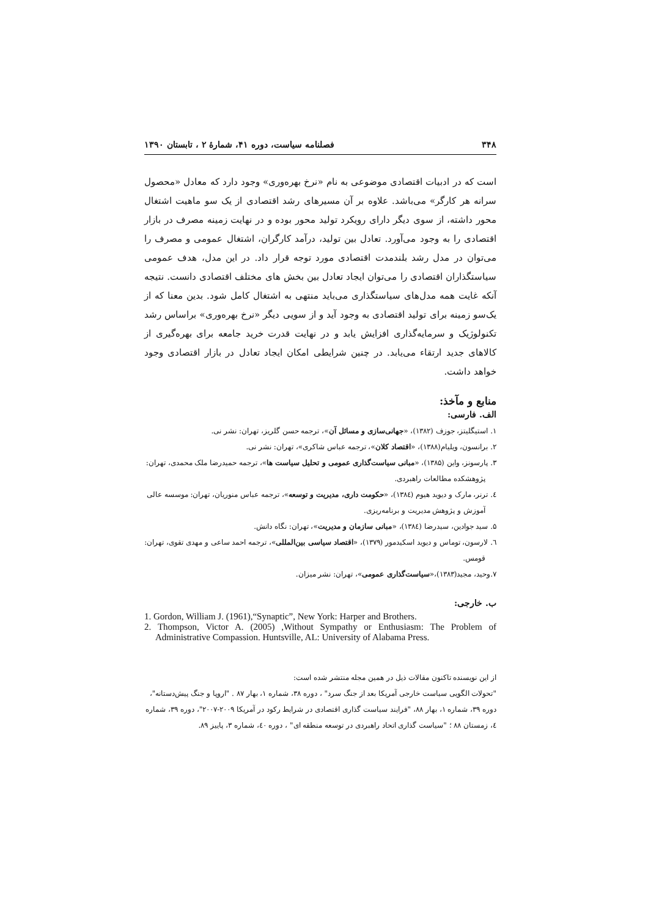۳۴۸ فصلنامه سیاست، دوره ۴۱، شمارهٔ ۲ ، تابستان ۱۳۹۰
است که در ادبیات اقتصادی موضوعی به نام «نرخ بهره‌وری» وجود دارد که معادل «محصول سرانه هر کارگر» می‌باشد. علاوه بر آن مسیرهای رشد اقتصادی از یک سو ماهیت اشتغال محور داشته، از سوی دیگر دارای رویکرد تولید محور بوده و در نهایت زمینه مصرف در بازار اقتصادی را به وجود می‌آورد. تعادل بین تولید، درآمد کارگران، اشتغال عمومی و مصرف را می‌توان در مدل رشد بلندمدت اقتصادی مورد توجه قرار داد. در این مدل، هدف عمومی سیاستگذاران اقتصادی را می‌توان ایجاد تعادل بین بخش های مختلف اقتصادی دانست. نتیجه آنکه غایت همه مدل‌های سیاستگذاری می‌باید منتهی به اشتغال کامل شود. بدین معنا که از یک‌سو زمینه برای تولید اقتصادی به وجود آید و از سویی دیگر «نرخ بهره‌وری» براساس رشد تکنولوژیک و سرمایه‌گذاری افزایش یابد و در نهایت قدرت خرید جامعه برای بهره‌گیری از کالاهای جدید ارتقاء می‌یابد. در چنین شرایطی امکان ایجاد تعادل در بازار اقتصادی وجود خواهد داشت.
منابع و مآخذ:
الف. فارسی:
۱. استیگلیتز، جوزف (۱۳۸۲)، «جهانی‌سازی و مسائل آن»، ترجمه حسن گلریز، تهران: نشر نی.
۲. برانسون، ویلیام(۱۳۸۸)، «اقتصاد کلان»، ترجمه عباس شاکری»، تهران: نشر نی.
۳. پارسونز، واین (۱۳۸۵)، «مبانی سیاست‌گذاری عمومی و تحلیل سیاست ها»، ترجمه حمیدرضا ملک محمدی، تهران:
پژوهشکده مطالعات راهبردی.
٤. ترنر، مارک و دیوید هیوم (۱۳۸٤)، «حکومت داری، مدیریت و توسعه»، ترجمه عباس منوریان، تهران: موسسه عالی
آموزش و پژوهش مدیریت و برنامه‌ریزی.
۵. سید جوادین، سیدرضا (۱۳۸٤)، «مبانی سازمان و مدیریت»، تهران: نگاه دانش.
٦. لارسون، توماس و دیوید اسکیدمور (۱۳۷۹)، «اقتصاد سیاسی بین‌المللی»، ترجمه احمد ساعی و مهدی تقوی، تهران:
قومس.
۷.وحید، مجید(۱۳۸۳)،«سیاست‌گذاری عمومی»، تهران: نشر میزان.
ب. خارجی:
1. Gordon, William J. (1961),“Synaptic”, New York: Harper and Brothers.
2. Thompson, Victor A. (2005) ,Without Sympathy or Enthusiasm: The Problem of Administrative Compassion. Huntsville, AL: University of Alabama Press.
از این نویسنده تاکنون مقالات ذیل در همین مجله منتشر شده است:
"تحولات الگویی سیاست خارجی آمریکا بعد از جنگ سرد" ، دوره ۳۸، شماره ۱، بهار ۸۷ . "اروپا و جنگ پیش‌دستانه"، دوره ۳۹، شماره ۱، بهار ۸۸، "فرایند سیاست گذاری اقتصادی در شرایط رکود در آمریکا ۲۰۰۹-۲۰۰۷"، دوره ۳۹، شماره ٤، زمستان ۸۸ ؛ "سیاست گذاری اتحاد راهبردی در توسعه منطقه ای" ، دوره ٤۰، شماره ۳، پاییز ۸۹.